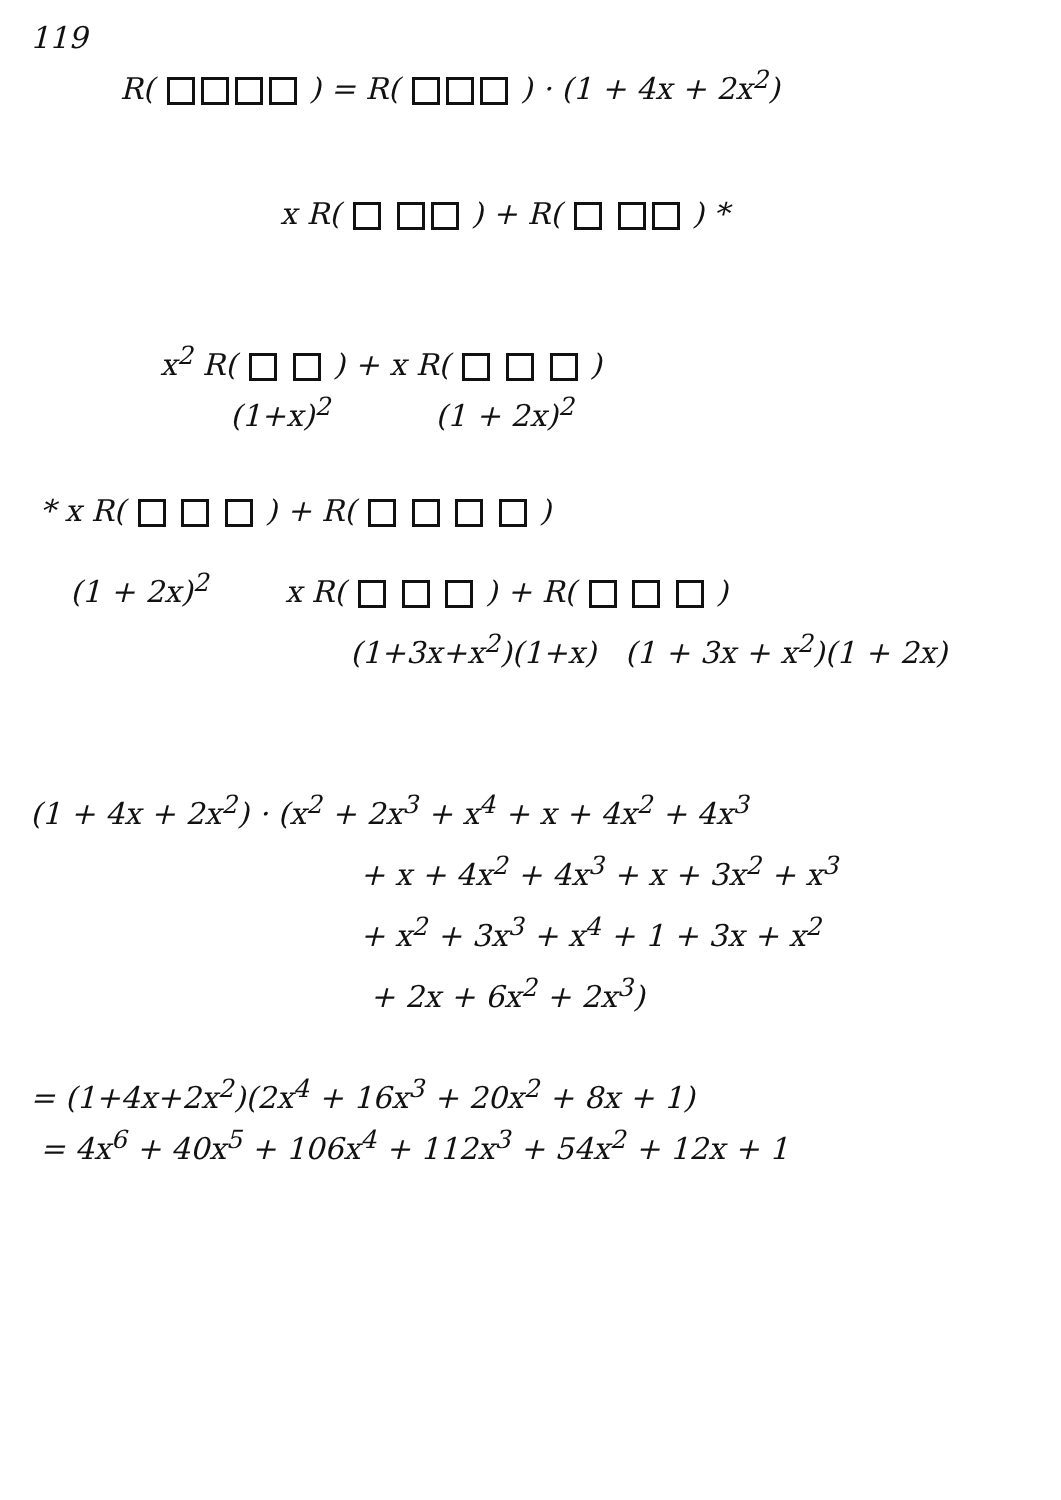119
R( ) = R( ) · (1 + 4x + 2x<sup>2</sup>)
x R( ) + R( ) *
x<sup>2</sup> R( ) + x R( )
(1+x)<sup>2</sup> (1 + 2x)<sup>2</sup>
* x R( ) + R( )
(1 + 2x)<sup>2</sup> x R( ) + R( )
(1+3x+x<sup>2</sup>)(1+x) (1 + 3x + x<sup>2</sup>)(1 + 2x)
(1 + 4x + 2x<sup>2</sup>) · (x<sup>2</sup> + 2x<sup>3</sup> + x<sup>4</sup> + x + 4x<sup>2</sup> + 4x<sup>3</sup>
+ x + 4x<sup>2</sup> + 4x<sup>3</sup> + x + 3x<sup>2</sup> + x<sup>3</sup>
+ x<sup>2</sup> + 3x<sup>3</sup> + x<sup>4</sup> + 1 + 3x + x<sup>2</sup>
+ 2x + 6x<sup>2</sup> + 2x<sup>3</sup>)
= (1+4x+2x<sup>2</sup>)(2x<sup>4</sup> + 16x<sup>3</sup> + 20x<sup>2</sup> + 8x + 1)
= 4x<sup>6</sup> + 40x<sup>5</sup> + 106x<sup>4</sup> + 112x<sup>3</sup> + 54x<sup>2</sup> + 12x + 1